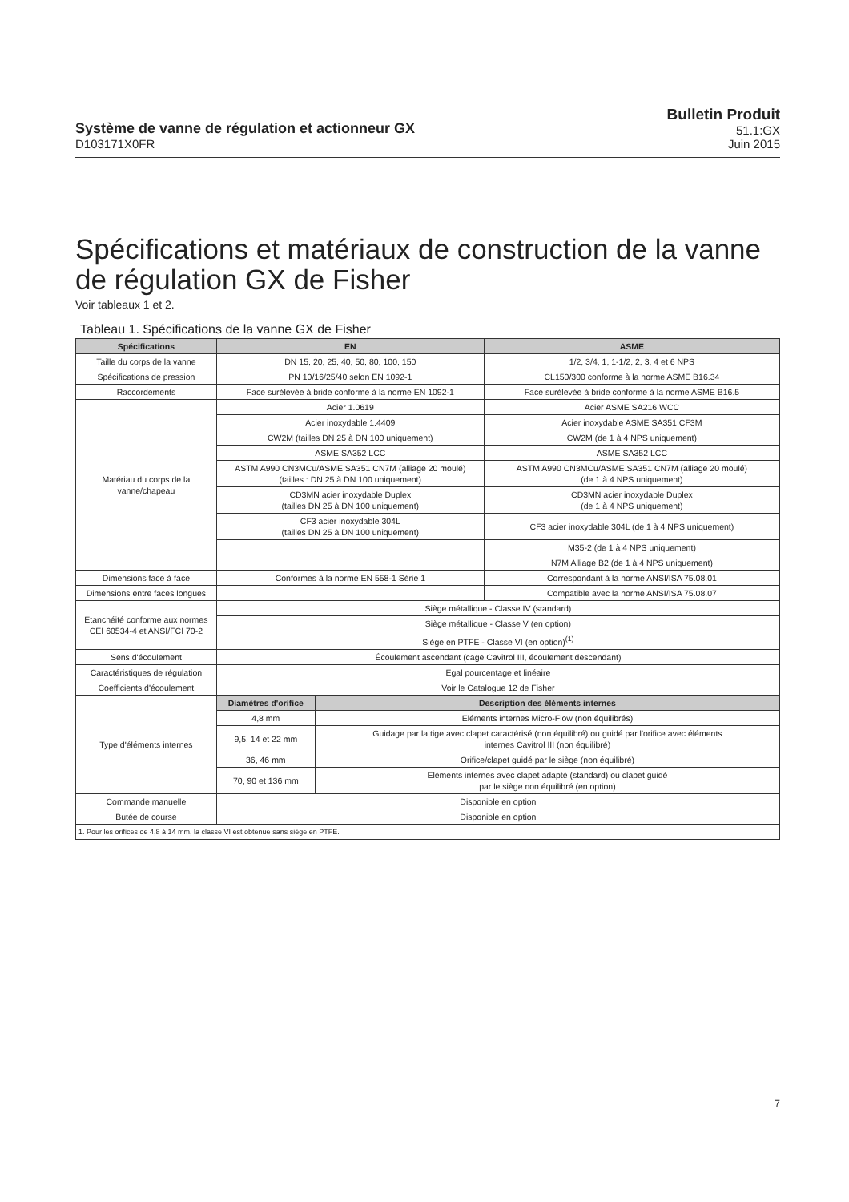Système de vanne de régulation et actionneur GX
D103171X0FR
Bulletin Produit
51.1:GX
Juin 2015
Spécifications et matériaux de construction de la vanne de régulation GX de Fisher
Voir tableaux 1 et 2.
Tableau 1. Spécifications de la vanne GX de Fisher
| Spécifications | EN | | ASME |
| --- | --- | --- | --- |
| Taille du corps de la vanne | DN 15, 20, 25, 40, 50, 80, 100, 150 | | 1/2, 3/4, 1, 1-1/2, 2, 3, 4 et 6 NPS |
| Spécifications de pression | PN 10/16/25/40 selon EN 1092-1 | | CL150/300 conforme à la norme ASME B16.34 |
| Raccordements | Face surélevée à bride conforme à la norme EN 1092-1 | | Face surélevée à bride conforme à la norme ASME B16.5 |
| Matériau du corps de la vanne/chapeau | Acier 1.0619 | | Acier ASME SA216 WCC |
| | Acier inoxydable 1.4409 | | Acier inoxydable ASME SA351 CF3M |
| | CW2M (tailles DN 25 à DN 100 uniquement) | | CW2M (de 1 à 4 NPS uniquement) |
| | ASME SA352 LCC | | ASME SA352 LCC |
| | ASTM A990 CN3MCu/ASME SA351 CN7M (alliage 20 moulé) (tailles : DN 25 à DN 100 uniquement) | | ASTM A990 CN3MCu/ASME SA351 CN7M (alliage 20 moulé) (de 1 à 4 NPS uniquement) |
| | CD3MN acier inoxydable Duplex (tailles DN 25 à DN 100 uniquement) | | CD3MN acier inoxydable Duplex (de 1 à 4 NPS uniquement) |
| | CF3 acier inoxydable 304L (tailles DN 25 à DN 100 uniquement) | | CF3 acier inoxydable 304L (de 1 à 4 NPS uniquement) |
| | | | M35-2 (de 1 à 4 NPS uniquement) |
| | | | N7M Alliage B2 (de 1 à 4 NPS uniquement) |
| Dimensions face à face | Conformes à la norme EN 558-1 Série 1 | | Correspondant à la norme ANSI/ISA 75.08.01 |
| Dimensions entre faces longues | | | Compatible avec la norme ANSI/ISA 75.08.07 |
| Etanchéité conforme aux normes CEI 60534-4 et ANSI/FCI 70-2 | Siège métallique - Classe IV (standard) | | |
| | Siège métallique - Classe V (en option) | | |
| | Siège en PTFE - Classe VI (en option)<sup>(1)</sup> | | |
| Sens d'écoulement | Écoulement ascendant (cage Cavitrol III, écoulement descendant) | | |
| Caractéristiques de régulation | Egal pourcentage et linéaire | | |
| Coefficients d'écoulement | Voir le Catalogue 12 de Fisher | | |
| Type d'éléments internes | Diamètres d'orifice | Description des éléments internes | |
| | 4,8 mm | Eléments internes Micro-Flow (non équilibrés) | |
| | 9,5, 14 et 22 mm | Guidage par la tige avec clapet caractérisé (non équilibré) ou guidé par l'orifice avec éléments internes Cavitrol III (non équilibré) | |
| | 36, 46 mm | Orifice/clapet guidé par le siège (non équilibré) | |
| | 70, 90 et 136 mm | Eléments internes avec clapet adapté (standard) ou clapet guidé par le siège non équilibré (en option) | |
| Commande manuelle | Disponible en option | | |
| Butée de course | Disponible en option | | |
| 1. Pour les orifices de 4,8 à 14 mm, la classe VI est obtenue sans siège en PTFE. | | | |
7